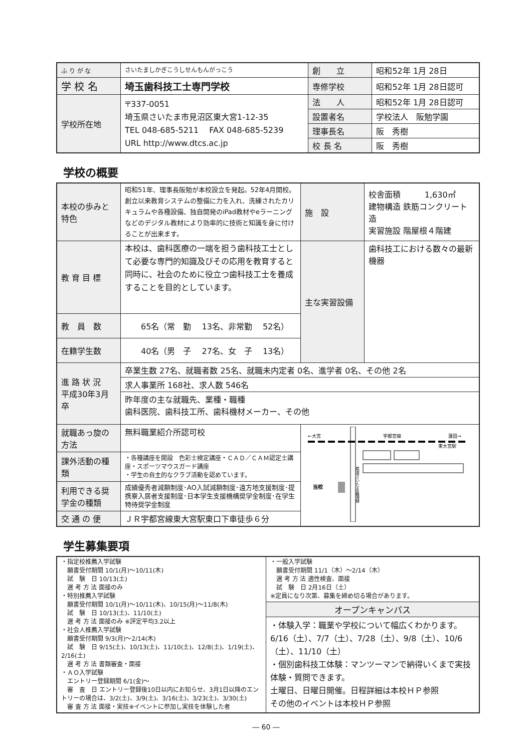| ふ り が な | さいたましかぎこうしせんもんがっこう | 創 立 | 昭和52年 1月 28日 |
| 学 校 名 | 埼玉歯科技工士専門学校 | 専修学校 | 昭和52年 1月 28日認可 |
| 学校所在地 | 〒337-0051 埼玉県さいたま市見沼区東大宮1-12-35 TEL 048-685-5211 FAX 048-685-5239 URL http://www.dtcs.ac.jp | 法 人 | 昭和52年 1月 28日認可 |
| | | 設置者名 | 学校法人 阪勉学園 |
| | | 理事長名 | 阪 秀樹 |
| | | 校 長 名 | 阪 秀樹 |
学校の概要
| 本校の歩みと特色 | 昭和51年、理事長阪勉が本校設立を発起。52年4月開校。創立以来教育システムの整備に力を入れ、洗練されたカリキュラムや各種設備、独自開発のiPad教材やeラーニングなどのデジタル教材により効率的に技術と知識を身に付けることが出来ます。 | 施 設 | 校舎面積 1,630㎡ 建物構造 鉄筋コンクリート造 実習施設 階屋根４階建 |
| 教 育 目 標 | 本校は、歯科医療の一端を担う歯科技工士として必要な専門的知識及びその応用を教育すると同時に、社会のために役立つ歯科技工士を養成することを目的としています。 | 主な実習設備 | 歯科技工における数々の最新機器 |
| 教 員 数 | 65名（常 勤 13名、非常勤 52名） | | |
| 在籍学生数 | 40名（男 子 27名、女 子 13名） | | |
| 進 路 状 況 平成30年3月卒 | 卒業生数 27名、就職者数 25名、就職未内定者 0名、進学者 0名、その他 2名 | | |
| | 求人事業所 168社、求人数 546名 | | |
| | 昨年度の主な就職先、業種・職種 歯科医院、歯科技工所、歯科機材メーカー、その他 | | |
| 就職あっ旋の方法 | 無料職業紹介所認可校 | ←大宮 宇都宮線 蓮田→ 東大宮駅 当校 県道さいたま菖蒲線 | |
| 課外活動の種類 | ・各種講座を開設 色彩士検定講座・ＣＡＤ／ＣＡＭ認定士講座・スポーツマウスガード講座 ・学生の自主的なクラブ活動を認めています。 | | |
| 利用できる奨学金の種類 | 成績優秀者減額制度･AO入試減額制度･遠方地支援制度･提携寮入居者支援制度･日本学生支援機構奨学金制度･在学生特待奨学金制度 | | |
| 交 通 の 便 | ＪＲ宇都宮線東大宮駅東口下車徒歩６分 | | |
学生募集要項
| ・指定校推薦入学試験 願書受付期間 10/1(月)～10/11(木) 試 験 日 10/13(土) 選 考 方 法 面接のみ ・特別推薦入学試験 願書受付期間 10/1(月)～10/11(木)、10/15(月)～11/8(木) 試 験 日 10/13(土)、11/10(土) 選 考 方 法 面接のみ ※評定平均3.2以上 ・社会人推薦入学試験 願書受付期間 9/3(月)～2/14(木) 試 験 日 9/15(土)、10/13(土)、11/10(土)、12/8(土)、1/19(土)、2/16(土) 選 考 方 法 書類審査・面接 ・ＡＯ入学試験 エントリー登録期間 6/1(金)～ 審 査 日 エントリー登録後10日以内にお知らせ、3月1日以降のエントリーの場合は、3/2(土)、3/9(土)、3/16(土)、3/23(土)、3/30(土) 審 査 方 法 面接・実技※イベントに参加し実技を体験した者 | ・一般入学試験 願書受付期間 11/1（木）～2/14（木） 選 考 方 法 適性検査、面接 試 験 日 2月16日（土） ※定員になり次第、募集を締め切る場合があります。 |
| | オープンキャンパス ・体験入学：職業や学校について幅広くわかります。 6/16（土）、7/7（土）、7/28（土）、9/8（土）、10/6（土）、11/10（土） ・個別歯科技工体験：マンツーマンで納得いくまで実技体験・質問できます。 土曜日、日曜日開催。日程詳細は本校ＨＰ参照 その他のイベントは本校ＨＰ参照 |
― 60 ―